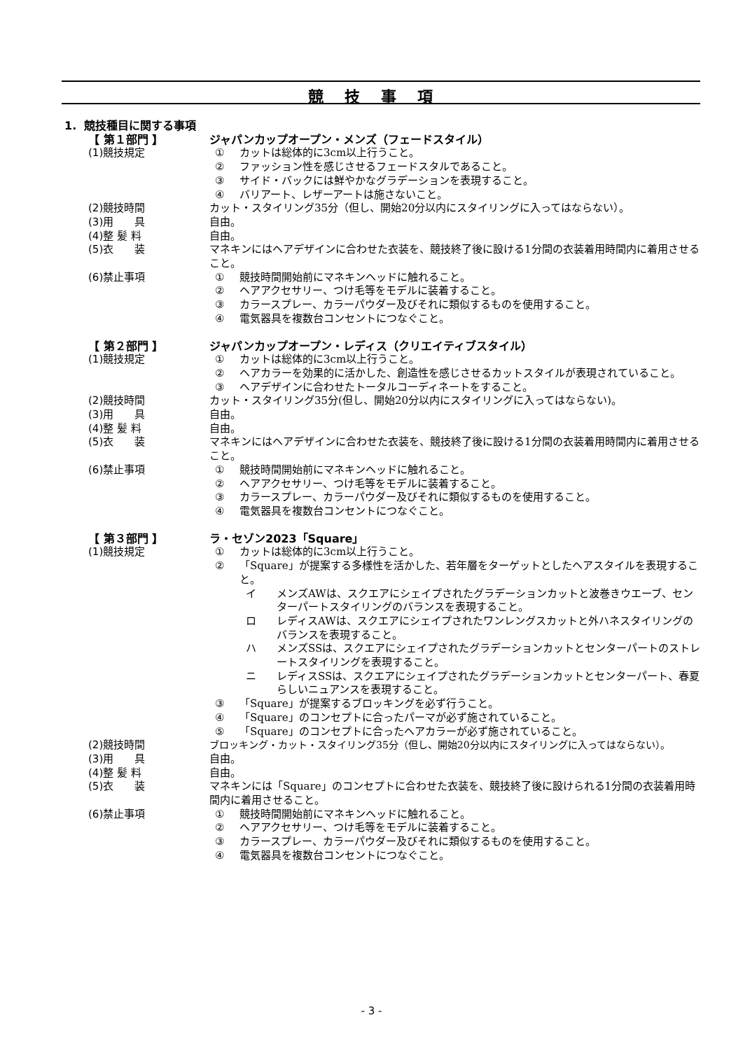競技事項
1. 競技種目に関する事項
【 第１部門 】 ジャパンカップオープン・メンズ（フェードスタイル）
(1)競技規定 ① カットは総体的に3cm以上行うこと。
② ファッション性を感じさせるフェードスタルであること。
③ サイド・バックには鮮やかなグラデーションを表現すること。
④ バリアート、レザーアートは施さないこと。
(2)競技時間 カット・スタイリング35分（但し、開始20分以内にスタイリングに入ってはならない）。
(3)用　　具 自由。
(4)整 髪 料 自由。
(5)衣　　装 マネキンにはヘアデザインに合わせた衣装を、競技終了後に設ける1分間の衣装着用時間内に着用させること。
(6)禁止事項 ① 競技時間開始前にマネキンヘッドに触れること。
② ヘアアクセサリー、つけ毛等をモデルに装着すること。
③ カラースプレー、カラーパウダー及びそれに類似するものを使用すること。
④ 電気器具を複数台コンセントにつなぐこと。
【 第２部門 】 ジャパンカップオープン・レディス（クリエイティブスタイル）
(1)競技規定 ① カットは総体的に3cm以上行うこと。
② ヘアカラーを効果的に活かした、創造性を感じさせるカットスタイルが表現されていること。
③ ヘアデザインに合わせたトータルコーディネートをすること。
(2)競技時間 カット・スタイリング35分(但し、開始20分以内にスタイリングに入ってはならない)。
(3)用　　具 自由。
(4)整 髪 料 自由。
(5)衣　　装 マネキンにはヘアデザインに合わせた衣装を、競技終了後に設ける1分間の衣装着用時間内に着用させること。
(6)禁止事項 ① 競技時間開始前にマネキンヘッドに触れること。
② ヘアアクセサリー、つけ毛等をモデルに装着すること。
③ カラースプレー、カラーパウダー及びそれに類似するものを使用すること。
④ 電気器具を複数台コンセントにつなぐこと。
【 第３部門 】 ラ・セゾン2023「Square」
(1)競技規定 ① カットは総体的に3cm以上行うこと。
② 「Square」が提案する多様性を活かした、若年層をターゲットとしたヘアスタイルを表現すること。
イ メンズAWは、スクエアにシェイプされたグラデーションカットと波巻きウエーブ、センターパートスタイリングのバランスを表現すること。
ロ レディスAWは、スクエアにシェイプされたワンレングスカットと外ハネスタイリングのバランスを表現すること。
ハ メンズSSは、スクエアにシェイプされたグラデーションカットとセンターパートのストレートスタイリングを表現すること。
ニ レディスSSは、スクエアにシェイプされたグラデーションカットとセンターパート、春夏らしいニュアンスを表現すること。
③ 「Square」が提案するブロッキングを必ず行うこと。
④ 「Square」のコンセプトに合ったパーマが必ず施されていること。
⑤ 「Square」のコンセプトに合ったヘアカラーが必ず施されていること。
(2)競技時間 ブロッキング・カット・スタイリング35分（但し、開始20分以内にスタイリングに入ってはならない）。
(3)用　　具 自由。
(4)整 髪 料 自由。
(5)衣　　装 マネキンには「Square」のコンセプトに合わせた衣装を、競技終了後に設けられる1分間の衣装着用時間内に着用させること。
(6)禁止事項 ① 競技時間開始前にマネキンヘッドに触れること。
② ヘアアクセサリー、つけ毛等をモデルに装着すること。
③ カラースプレー、カラーパウダー及びそれに類似するものを使用すること。
④ 電気器具を複数台コンセントにつなぐこと。
- 3 -